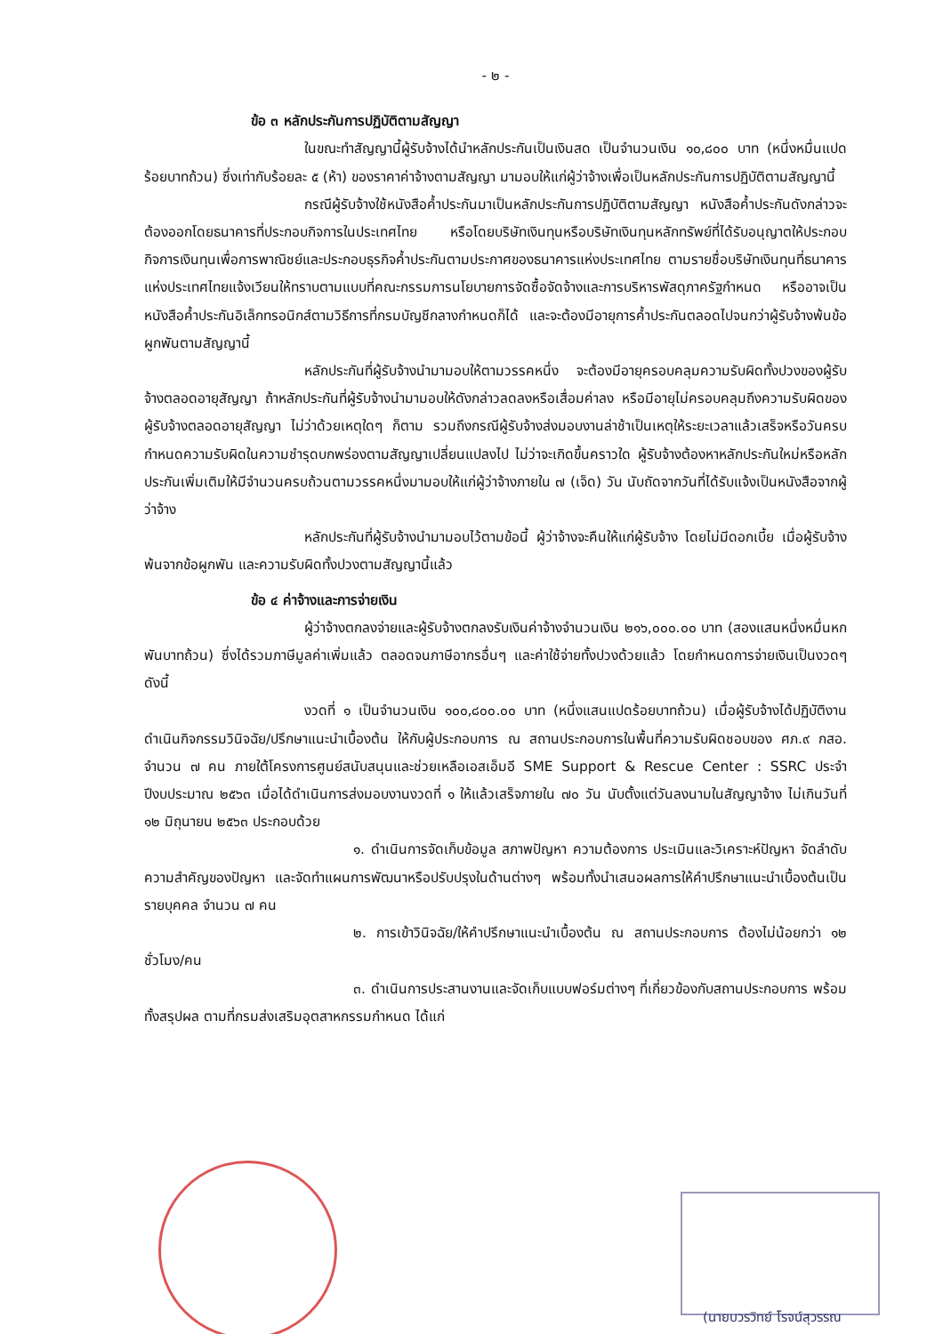- ๒ -
ข้อ ๓ หลักประกันการปฏิบัติตามสัญญา
ในขณะทำสัญญานี้ผู้รับจ้างได้นำหลักประกันเป็นเงินสด เป็นจำนวนเงิน ๑๐,๘๐๐ บาท (หนึ่งหมื่นแปดร้อยบาทถ้วน) ซึ่งเท่ากับร้อยละ ๕ (ห้า) ของราคาค่าจ้างตามสัญญา มามอบให้แก่ผู้ว่าจ้างเพื่อเป็นหลักประกันการปฏิบัติตามสัญญานี้
กรณีผู้รับจ้างใช้หนังสือค้ำประกันมาเป็นหลักประกันการปฏิบัติตามสัญญา หนังสือค้ำประกันดังกล่าวจะต้องออกโดยธนาคารที่ประกอบกิจการในประเทศไทย หรือโดยบริษัทเงินทุนหรือบริษัทเงินทุนหลักทรัพย์ที่ได้รับอนุญาตให้ประกอบกิจการเงินทุนเพื่อการพาณิชย์และประกอบธุรกิจค้ำประกันตามประกาศของธนาคารแห่งประเทศไทย ตามรายชื่อบริษัทเงินทุนที่ธนาคารแห่งประเทศไทยแจ้งเวียนให้ทราบตามแบบที่คณะกรรมการนโยบายการจัดซื้อจัดจ้างและการบริหารพัสดุภาครัฐกำหนด หรืออาจเป็นหนังสือค้ำประกันอิเล็กทรอนิกส์ตามวิธีการที่กรมบัญชีกลางกำหนดก็ได้ และจะต้องมีอายุการค้ำประกันตลอดไปจนกว่าผู้รับจ้างพ้นข้อผูกพันตามสัญญานี้
หลักประกันที่ผู้รับจ้างนำมามอบให้ตามวรรคหนึ่ง จะต้องมีอายุครอบคลุมความรับผิดทั้งปวงของผู้รับจ้างตลอดอายุสัญญา ถ้าหลักประกันที่ผู้รับจ้างนำมามอบให้ดังกล่าวลดลงหรือเสื่อมค่าลง หรือมีอายุไม่ครอบคลุมถึงความรับผิดของผู้รับจ้างตลอดอายุสัญญา ไม่ว่าด้วยเหตุใดๆ ก็ตาม รวมถึงกรณีผู้รับจ้างส่งมอบงานล่าช้าเป็นเหตุให้ระยะเวลาแล้วเสร็จหรือวันครบกำหนดความรับผิดในความชำรุดบกพร่องตามสัญญาเปลี่ยนแปลงไป ไม่ว่าจะเกิดขึ้นคราวใด ผู้รับจ้างต้องหาหลักประกันใหม่หรือหลักประกันเพิ่มเติมให้มีจำนวนครบถ้วนตามวรรคหนึ่งมามอบให้แก่ผู้ว่าจ้างภายใน ๗ (เจ็ด) วัน นับถัดจากวันที่ได้รับแจ้งเป็นหนังสือจากผู้ว่าจ้าง
หลักประกันที่ผู้รับจ้างนำมามอบไว้ตามข้อนี้ ผู้ว่าจ้างจะคืนให้แก่ผู้รับจ้าง โดยไม่มีดอกเบี้ย เมื่อผู้รับจ้างพ้นจากข้อผูกพัน และความรับผิดทั้งปวงตามสัญญานี้แล้ว
ข้อ ๔ ค่าจ้างและการจ่ายเงิน
ผู้ว่าจ้างตกลงจ่ายและผู้รับจ้างตกลงรับเงินค่าจ้างจำนวนเงิน ๒๑๖,๐๐๐.๐๐ บาท (สองแสนหนึ่งหมื่นหกพันบาทถ้วน) ซึ่งได้รวมภาษีมูลค่าเพิ่มแล้ว ตลอดจนภาษีอากรอื่นๆ และค่าใช้จ่ายทั้งปวงด้วยแล้ว โดยกำหนดการจ่ายเงินเป็นงวดๆ ดังนี้
งวดที่ ๑ เป็นจำนวนเงิน ๑๐๐,๘๐๐.๐๐ บาท (หนึ่งแสนแปดร้อยบาทถ้วน) เมื่อผู้รับจ้างได้ปฏิบัติงานดำเนินกิจกรรมวินิจฉัย/ปรึกษาแนะนำเบื้องต้น ให้กับผู้ประกอบการ ณ สถานประกอบการในพื้นที่ความรับผิดชอบของ ศภ.๙ กสอ. จำนวน ๗ คน ภายใต้โครงการศูนย์สนับสนุนและช่วยเหลือเอสเอ็มอี SME Support & Rescue Center : SSRC ประจำปีงบประมาณ ๒๕๖๓ เมื่อได้ดำเนินการส่งมอบงานงวดที่ ๑ ให้แล้วเสร็จภายใน ๗๐ วัน นับตั้งแต่วันลงนามในสัญญาจ้าง ไม่เกินวันที่ ๑๒ มิถุนายน ๒๕๖๓ ประกอบด้วย
๑. ดำเนินการจัดเก็บข้อมูล สภาพปัญหา ความต้องการ ประเมินและวิเคราะห์ปัญหา จัดลำดับความสำคัญของปัญหา และจัดทำแผนการพัฒนาหรือปรับปรุงในด้านต่างๆ พร้อมทั้งนำเสนอผลการให้คำปรึกษาแนะนำเบื้องต้นเป็นรายบุคคล จำนวน ๗ คน
๒. การเข้าวินิจฉัย/ให้คำปรึกษาแนะนำเบื้องต้น ณ สถานประกอบการ ต้องไม่น้อยกว่า ๑๒ ชั่วโมง/คน
๓. ดำเนินการประสานงานและจัดเก็บแบบฟอร์มต่างๆ ที่เกี่ยวข้องกับสถานประกอบการ พร้อมทั้งสรุปผล ตามที่กรมส่งเสริมอุตสาหกรรมกำหนด ได้แก่
(นายบวรวิทย์ โรจน์สุวรรณ